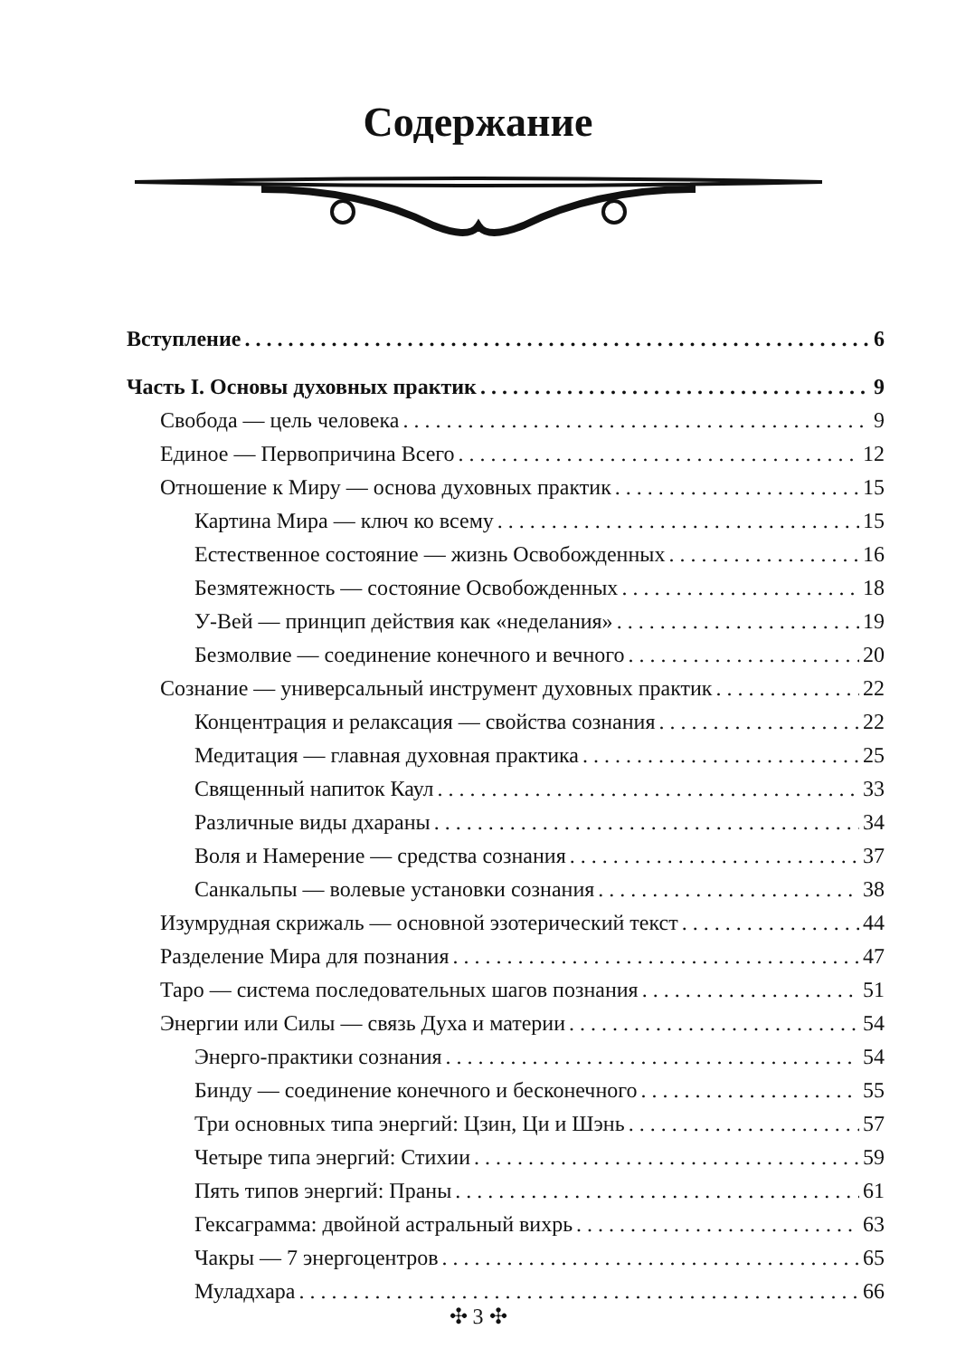Содержание
Вступление 6
Часть I. Основы духовных практик 9
Свобода — цель человека 9
Единое — Первопричина Всего 12
Отношение к Миру — основа духовных практик 15
Картина Мира — ключ ко всему 15
Естественное состояние — жизнь Освобожденных 16
Безмятежность — состояние Освобожденных 18
У-Вей — принцип действия как «неделания» 19
Безмолвие — соединение конечного и вечного 20
Сознание — универсальный инструмент духовных практик 22
Концентрация и релаксация — свойства сознания 22
Медитация — главная духовная практика 25
Священный напиток Каул 33
Различные виды дхараны 34
Воля и Намерение — средства сознания 37
Санкальпы — волевые установки сознания 38
Изумрудная скрижаль — основной эзотерический текст 44
Разделение Мира для познания 47
Таро — система последовательных шагов познания 51
Энергии или Силы — связь Духа и материи 54
Энерго-практики сознания 54
Бинду — соединение конечного и бесконечного 55
Три основных типа энергий: Цзин, Ци и Шэнь 57
Четыре типа энергий: Стихии 59
Пять типов энергий: Праны 61
Гексаграмма: двойной астральный вихрь 63
Чакры — 7 энергоцентров 65
Муладхара 66
✣ 3 ✣